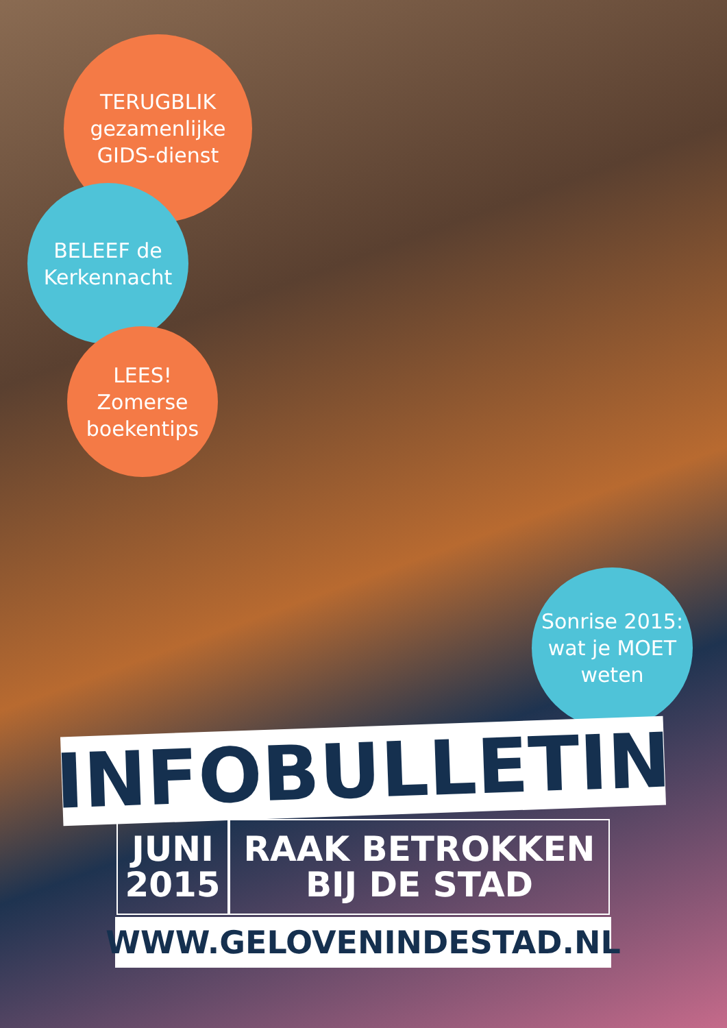TERUGBLIK
gezamenlijke
GIDS-dienst
BELEEF de
Kerkennacht
LEES!
Zomerse
boekentips
Sonrise 2015:
wat je MOET
weten
INFOBULLETIN
JUNI
2015
RAAK BETROKKEN
BIJ DE STAD
WWW.GELOVENINDESTAD.NL